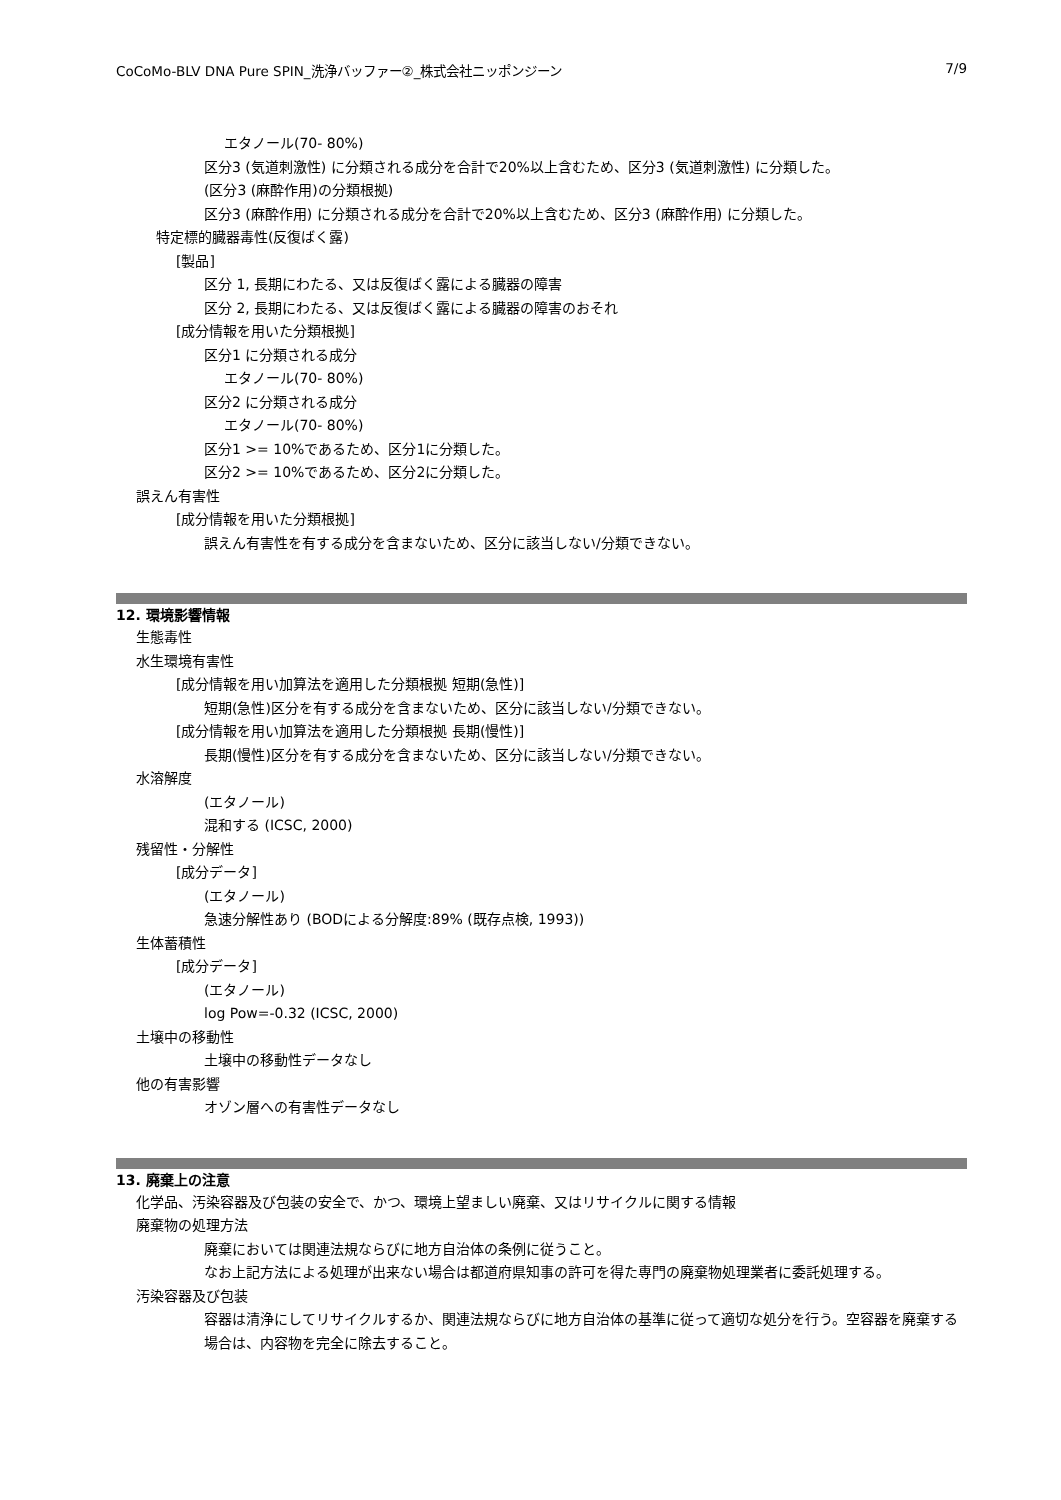CoCoMo-BLV DNA Pure SPIN_洗浄バッファー②_株式会社ニッポンジーン 7/9
エタノール(70- 80%)
区分3 (気道刺激性) に分類される成分を合計で20%以上含むため、区分3 (気道刺激性) に分類した。
(区分3 (麻酔作用)の分類根拠)
区分3 (麻酔作用) に分類される成分を合計で20%以上含むため、区分3 (麻酔作用) に分類した。
特定標的臓器毒性(反復ばく露)
[製品]
区分 1, 長期にわたる、又は反復ばく露による臓器の障害
区分 2, 長期にわたる、又は反復ばく露による臓器の障害のおそれ
[成分情報を用いた分類根拠]
区分1 に分類される成分
エタノール(70- 80%)
区分2 に分類される成分
エタノール(70- 80%)
区分1 >= 10%であるため、区分1に分類した。
区分2 >= 10%であるため、区分2に分類した。
誤えん有害性
[成分情報を用いた分類根拠]
誤えん有害性を有する成分を含まないため、区分に該当しない/分類できない。
12. 環境影響情報
生態毒性
水生環境有害性
[成分情報を用い加算法を適用した分類根拠 短期(急性)]
短期(急性)区分を有する成分を含まないため、区分に該当しない/分類できない。
[成分情報を用い加算法を適用した分類根拠 長期(慢性)]
長期(慢性)区分を有する成分を含まないため、区分に該当しない/分類できない。
水溶解度
(エタノール)
混和する (ICSC, 2000)
残留性・分解性
[成分データ]
(エタノール)
急速分解性あり (BODによる分解度:89% (既存点検, 1993))
生体蓄積性
[成分データ]
(エタノール)
log Pow=-0.32 (ICSC, 2000)
土壌中の移動性
土壌中の移動性データなし
他の有害影響
オゾン層への有害性データなし
13. 廃棄上の注意
化学品、汚染容器及び包装の安全で、かつ、環境上望ましい廃棄、又はリサイクルに関する情報
廃棄物の処理方法
廃棄においては関連法規ならびに地方自治体の条例に従うこと。
なお上記方法による処理が出来ない場合は都道府県知事の許可を得た専門の廃棄物処理業者に委託処理する。
汚染容器及び包装
容器は清浄にしてリサイクルするか、関連法規ならびに地方自治体の基準に従って適切な処分を行う。空容器を廃棄する場合は、内容物を完全に除去すること。